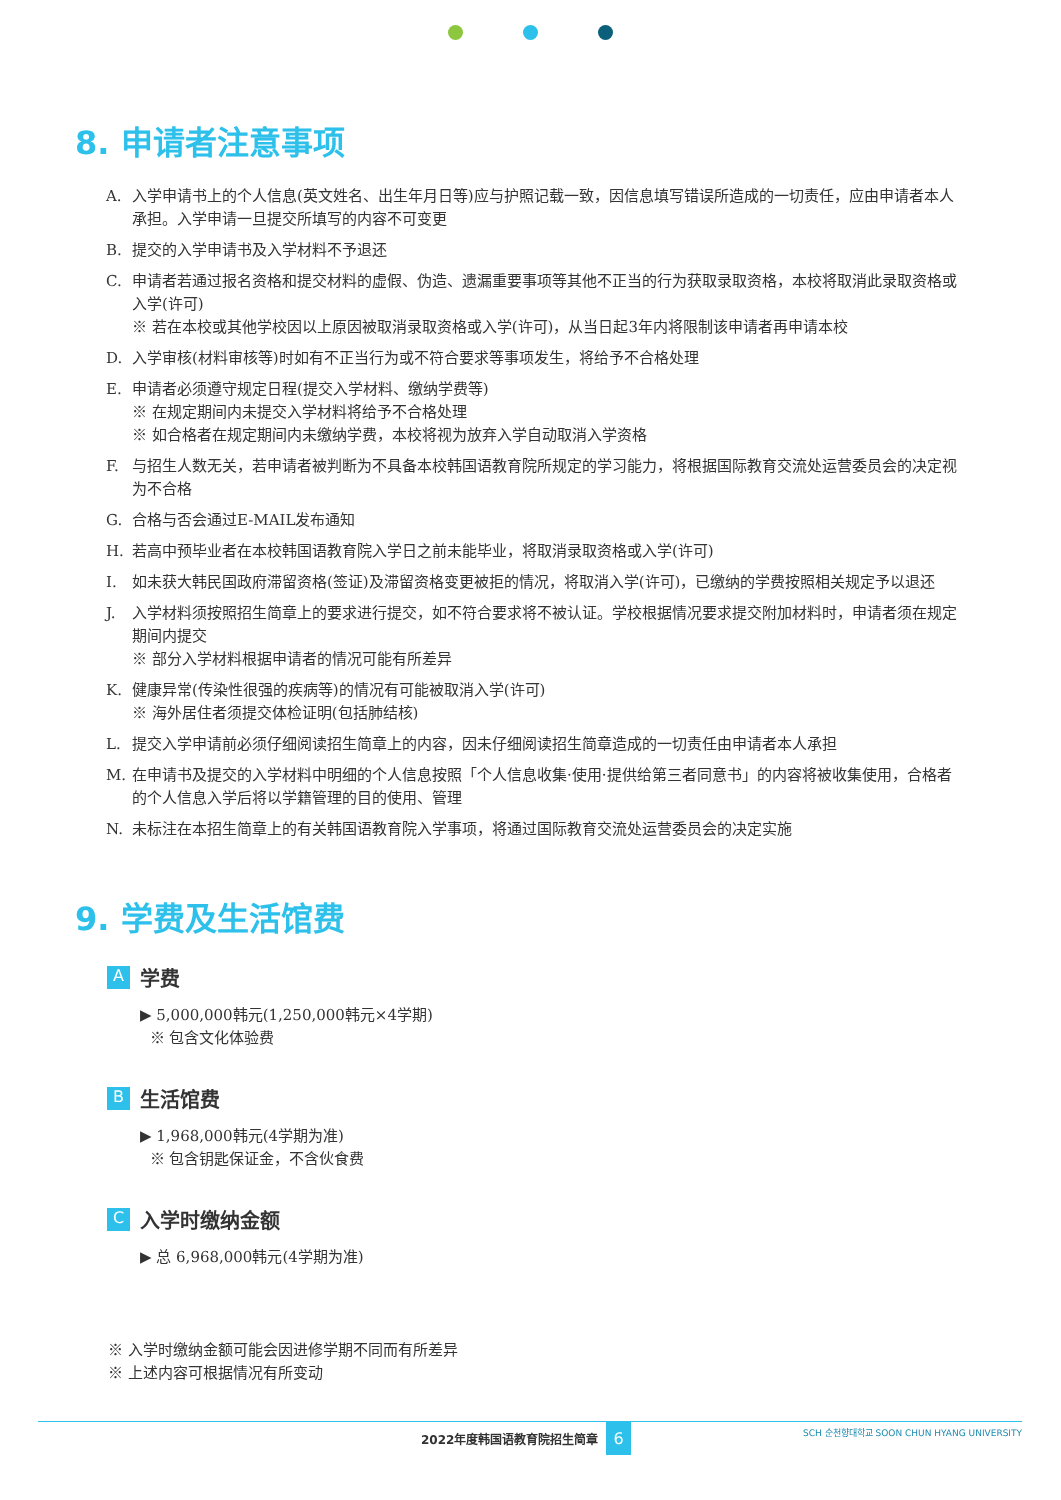8. 申请者注意事项
A. 入学申请书上的个人信息(英文姓名、出生年月日等)应与护照记载一致，因信息填写错误所造成的一切责任，应由申请者本人承担。入学申请一旦提交所填写的内容不可变更
B. 提交的入学申请书及入学材料不予退还
C. 申请者若通过报名资格和提交材料的虚假、伪造、遗漏重要事项等其他不正当的行为获取录取资格，本校将取消此录取资格或入学(许可)
※ 若在本校或其他学校因以上原因被取消录取资格或入学(许可)，从当日起3年内将限制该申请者再申请本校
D. 入学审核(材料审核等)时如有不正当行为或不符合要求等事项发生，将给予不合格处理
E. 申请者必须遵守规定日程(提交入学材料、缴纳学费等)
※ 在规定期间内未提交入学材料将给予不合格处理
※ 如合格者在规定期间内未缴纳学费，本校将视为放弃入学自动取消入学资格
F. 与招生人数无关，若申请者被判断为不具备本校韩国语教育院所规定的学习能力，将根据国际教育交流处运营委员会的决定视为不合格
G. 合格与否会通过E-MAIL发布通知
H. 若高中预毕业者在本校韩国语教育院入学日之前未能毕业，将取消录取资格或入学(许可)
I. 如未获大韩民国政府滞留资格(签证)及滞留资格变更被拒的情况，将取消入学(许可)，已缴纳的学费按照相关规定予以退还
J. 入学材料须按照招生简章上的要求进行提交，如不符合要求将不被认证。学校根据情况要求提交附加材料时，申请者须在规定期间内提交
※ 部分入学材料根据申请者的情况可能有所差异
K. 健康异常(传染性很强的疾病等)的情况有可能被取消入学(许可)
※ 海外居住者须提交体检证明(包括肺结核)
L. 提交入学申请前必须仔细阅读招生简章上的内容，因未仔细阅读招生简章造成的一切责任由申请者本人承担
M. 在申请书及提交的入学材料中明细的个人信息按照「个人信息收集·使用·提供给第三者同意书」的内容将被收集使用，合格者的个人信息入学后将以学籍管理的目的使用、管理
N. 未标注在本招生简章上的有关韩国语教育院入学事项，将通过国际教育交流处运营委员会的决定实施
9. 学费及生活馆费
A学费
▶ 5,000,000韩元(1,250,000韩元×4学期)
※ 包含文化体验费
B生活馆费
▶ 1,968,000韩元(4学期为准)
※ 包含钥匙保证金，不含伙食费
C入学时缴纳金额
▶ 总 6,968,000韩元(4学期为准)
※ 入学时缴纳金额可能会因进修学期不同而有所差异
※ 上述内容可根据情况有所变动
2022年度韩国语教育院招生简章 6 SCH 순천향대학교 SOON CHUN HYANG UNIVERSITY